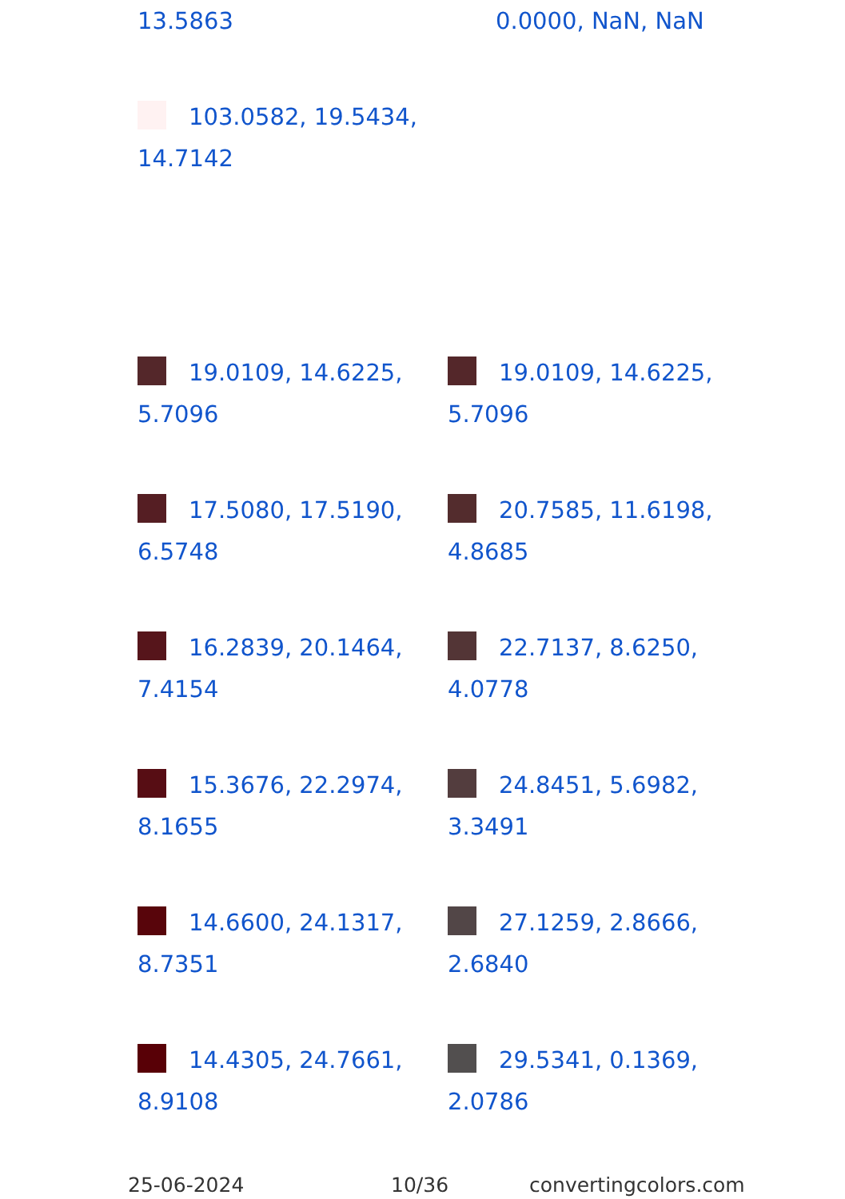13.5863 0.0000, NaN, NaN
103.0582, 19.5434, 14.7142
19.0109, 14.6225, 5.7096
19.0109, 14.6225, 5.7096
17.5080, 17.5190, 6.5748
20.7585, 11.6198, 4.8685
16.2839, 20.1464, 7.4154
22.7137, 8.6250, 4.0778
15.3676, 22.2974, 8.1655
24.8451, 5.6982, 3.3491
14.6600, 24.1317, 8.7351
27.1259, 2.8666, 2.6840
14.4305, 24.7661, 8.9108
29.5341, 0.1369, 2.0786
25-06-2024 10/36 convertingcolors.com